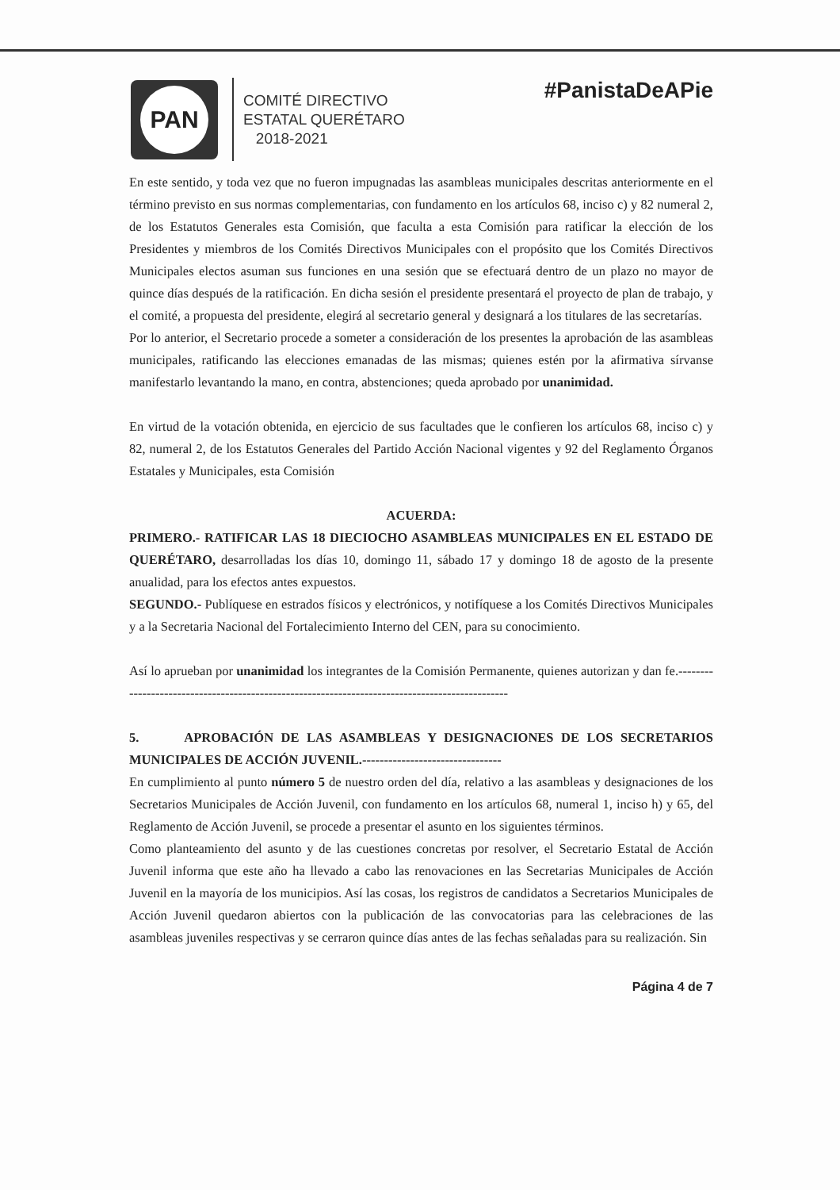PAN
COMITÉ DIRECTIVO
ESTATAL QUERÉTARO
2018-2021
#PanistaDeAPie
En este sentido, y toda vez que no fueron impugnadas las asambleas municipales descritas anteriormente en el término previsto en sus normas complementarias, con fundamento en los artículos 68, inciso c) y 82 numeral 2, de los Estatutos Generales esta Comisión, que faculta a esta Comisión para ratificar la elección de los Presidentes y miembros de los Comités Directivos Municipales con el propósito que los Comités Directivos Municipales electos asuman sus funciones en una sesión que se efectuará dentro de un plazo no mayor de quince días después de la ratificación. En dicha sesión el presidente presentará el proyecto de plan de trabajo, y el comité, a propuesta del presidente, elegirá al secretario general y designará a los titulares de las secretarías.
Por lo anterior, el Secretario procede a someter a consideración de los presentes la aprobación de las asambleas municipales, ratificando las elecciones emanadas de las mismas; quienes estén por la afirmativa sírvanse manifestarlo levantando la mano, en contra, abstenciones; queda aprobado por unanimidad.
En virtud de la votación obtenida, en ejercicio de sus facultades que le confieren los artículos 68, inciso c) y 82, numeral 2, de los Estatutos Generales del Partido Acción Nacional vigentes y 92 del Reglamento Órganos Estatales y Municipales, esta Comisión
ACUERDA:
PRIMERO.- RATIFICAR LAS 18 DIECIOCHO ASAMBLEAS MUNICIPALES EN EL ESTADO DE QUERÉTARO, desarrolladas los días 10, domingo 11, sábado 17 y domingo 18 de agosto de la presente anualidad, para los efectos antes expuestos.
SEGUNDO.- Publíquese en estrados físicos y electrónicos, y notifíquese a los Comités Directivos Municipales y a la Secretaria Nacional del Fortalecimiento Interno del CEN, para su conocimiento.
Así lo aprueban por unanimidad los integrantes de la Comisión Permanente, quienes autorizan y dan fe.-----------------------------------------------------------------------------------------------
5. APROBACIÓN DE LAS ASAMBLEAS Y DESIGNACIONES DE LOS SECRETARIOS MUNICIPALES DE ACCIÓN JUVENIL.--------------------------------
En cumplimiento al punto número 5 de nuestro orden del día, relativo a las asambleas y designaciones de los Secretarios Municipales de Acción Juvenil, con fundamento en los artículos 68, numeral 1, inciso h) y 65, del Reglamento de Acción Juvenil, se procede a presentar el asunto en los siguientes términos.
Como planteamiento del asunto y de las cuestiones concretas por resolver, el Secretario Estatal de Acción Juvenil informa que este año ha llevado a cabo las renovaciones en las Secretarias Municipales de Acción Juvenil en la mayoría de los municipios. Así las cosas, los registros de candidatos a Secretarios Municipales de Acción Juvenil quedaron abiertos con la publicación de las convocatorias para las celebraciones de las asambleas juveniles respectivas y se cerraron quince días antes de las fechas señaladas para su realización. Sin
Página 4 de 7